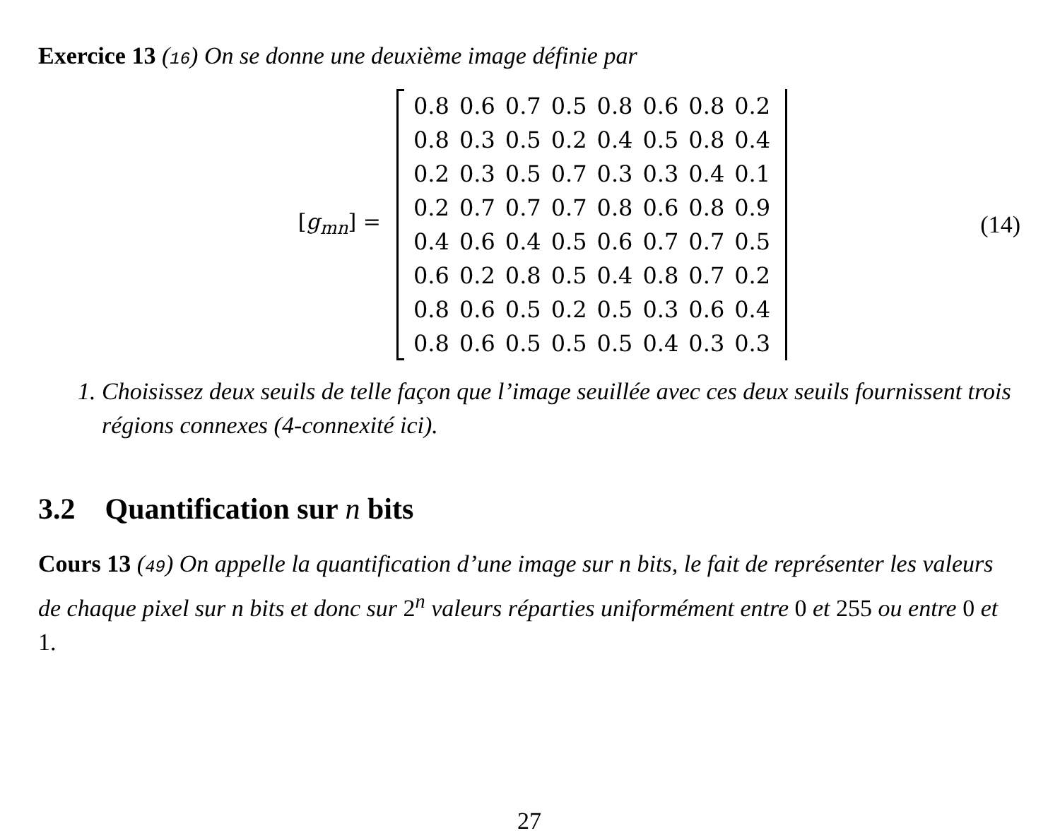Exercice 13 (16) On se donne une deuxième image définie par
[g<sub>mn</sub>] =
| 0.8 | 0.6 | 0.7 | 0.5 | 0.8 | 0.6 | 0.8 | 0.2 |
| 0.8 | 0.3 | 0.5 | 0.2 | 0.4 | 0.5 | 0.8 | 0.4 |
| 0.2 | 0.3 | 0.5 | 0.7 | 0.3 | 0.3 | 0.4 | 0.1 |
| 0.2 | 0.7 | 0.7 | 0.7 | 0.8 | 0.6 | 0.8 | 0.9 |
| 0.4 | 0.6 | 0.4 | 0.5 | 0.6 | 0.7 | 0.7 | 0.5 |
| 0.6 | 0.2 | 0.8 | 0.5 | 0.4 | 0.8 | 0.7 | 0.2 |
| 0.8 | 0.6 | 0.5 | 0.2 | 0.5 | 0.3 | 0.6 | 0.4 |
| 0.8 | 0.6 | 0.5 | 0.5 | 0.5 | 0.4 | 0.3 | 0.3 |
(14)
1. Choisissez deux seuils de telle façon que l’image seuillée avec ces deux seuils fournissent trois régions connexes (4-connexité ici).
3.2 Quantification sur n bits
Cours 13 (49) On appelle la quantification d’une image sur n bits, le fait de représenter les valeurs de chaque pixel sur n bits et donc sur 2<sup>n</sup> valeurs réparties uniformément entre 0 et 255 ou entre 0 et 1.
27